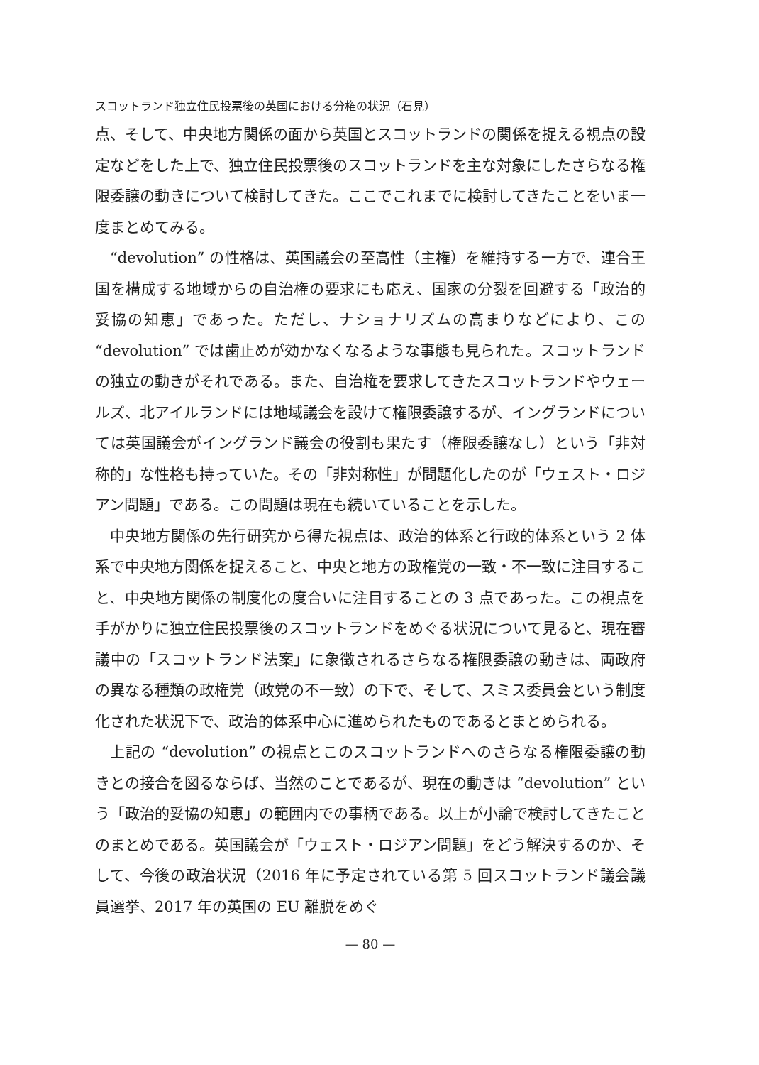スコットランド独立住民投票後の英国における分権の状況（石見）
点、そして、中央地方関係の面から英国とスコットランドの関係を捉える視点の設定などをした上で、独立住民投票後のスコットランドを主な対象にしたさらなる権限委譲の動きについて検討してきた。ここでこれまでに検討してきたことをいま一度まとめてみる。
“devolution” の性格は、英国議会の至高性（主権）を維持する一方で、連合王国を構成する地域からの自治権の要求にも応え、国家の分裂を回避する「政治的妥協の知恵」であった。ただし、ナショナリズムの高まりなどにより、この “devolution” では歯止めが効かなくなるような事態も見られた。スコットランドの独立の動きがそれである。また、自治権を要求してきたスコットランドやウェールズ、北アイルランドには地域議会を設けて権限委譲するが、イングランドについては英国議会がイングランド議会の役割も果たす（権限委譲なし）という「非対称的」な性格も持っていた。その「非対称性」が問題化したのが「ウェスト・ロジアン問題」である。この問題は現在も続いていることを示した。
中央地方関係の先行研究から得た視点は、政治的体系と行政的体系という 2 体系で中央地方関係を捉えること、中央と地方の政権党の一致・不一致に注目すること、中央地方関係の制度化の度合いに注目することの 3 点であった。この視点を手がかりに独立住民投票後のスコットランドをめぐる状況について見ると、現在審議中の「スコットランド法案」に象徴されるさらなる権限委譲の動きは、両政府の異なる種類の政権党（政党の不一致）の下で、そして、スミス委員会という制度化された状況下で、政治的体系中心に進められたものであるとまとめられる。
上記の “devolution” の視点とこのスコットランドへのさらなる権限委譲の動きとの接合を図るならば、当然のことであるが、現在の動きは “devolution” という「政治的妥協の知恵」の範囲内での事柄である。以上が小論で検討してきたことのまとめである。英国議会が「ウェスト・ロジアン問題」をどう解決するのか、そして、今後の政治状況（2016 年に予定されている第 5 回スコットランド議会議員選挙、2017 年の英国の EU 離脱をめぐ
— 80 —